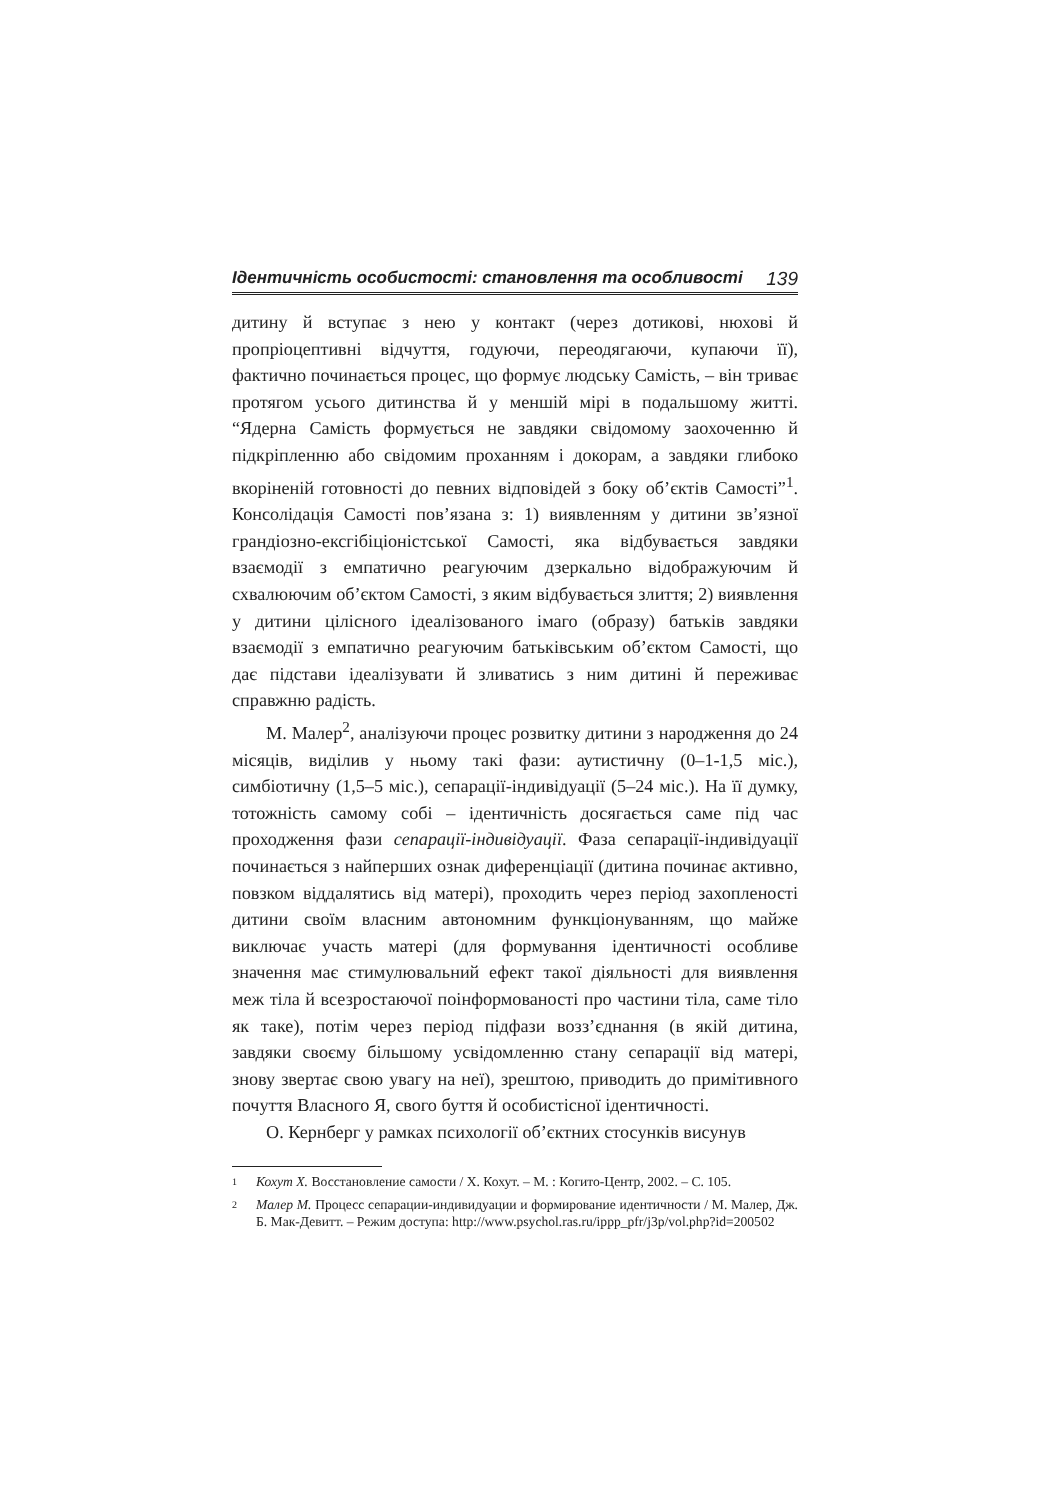Ідентичність особистості: становлення та особливості 139
дитину й вступає з нею у контакт (через дотикові, нюхові й пропріоцептивні відчуття, годуючи, переодягаючи, купаючи її), фактично починається процес, що формує людську Самість, – він триває протягом усього дитинства й у меншій мірі в подальшому житті. “Ядерна Самість формується не завдяки свідомому заохоченню й підкріпленню або свідомим проханням і докорам, а завдяки глибоко вкоріненій готовності до певних відповідей з боку об’єктів Самості”<sup>1</sup>. Консолідація Самості пов’язана з: 1) виявленням у дитини зв’язної грандіозно-ексгібіціоністської Самості, яка відбувається завдяки взаємодії з емпатично реагуючим дзеркально відображуючим й схвалюючим об’єктом Самості, з яким відбувається злиття; 2) виявлення у дитини цілісного ідеалізованого імаго (образу) батьків завдяки взаємодії з емпатично реагуючим батьківським об’єктом Самості, що дає підстави ідеалізувати й зливатись з ним дитині й переживає справжню радість.
М. Малер<sup>2</sup>, аналізуючи процес розвитку дитини з народження до 24 місяців, виділив у ньому такі фази: аутистичну (0–1-1,5 міс.), симбіотичну (1,5–5 міс.), сепарації-індивідуації (5–24 міс.). На її думку, тотожність самому собі – ідентичність досягається саме під час проходження фази сепарації-індивідуації. Фаза сепарації-індивідуації починається з найперших ознак диференціації (дитина починає активно, повзком віддалятись від матері), проходить через період захопленості дитини своїм власним автономним функціонуванням, що майже виключає участь матері (для формування ідентичності особливе значення має стимулювальний ефект такої діяльності для виявлення меж тіла й всезростаючої поінформованості про частини тіла, саме тіло як таке), потім через період підфази возз’єднання (в якій дитина, завдяки своєму більшому усвідомленню стану сепарації від матері, знову звертає свою увагу на неї), зрештою, приводить до примітивного почуття Власного Я, свого буття й особистісної ідентичності.
О. Кернберг у рамках психології об’єктних стосунків висунув
1 Кохут Х. Восстановление самости / Х. Кохут. – М. : Когито-Центр, 2002. – С. 105.
2 Малер М. Процесс сепарации-индивидуации и формирование идентичности / М. Малер, Дж. Б. Мак-Девитт. – Режим доступа: http://www.psychol.ras.ru/ippp_pfr/j3p/vol.php?id=200502